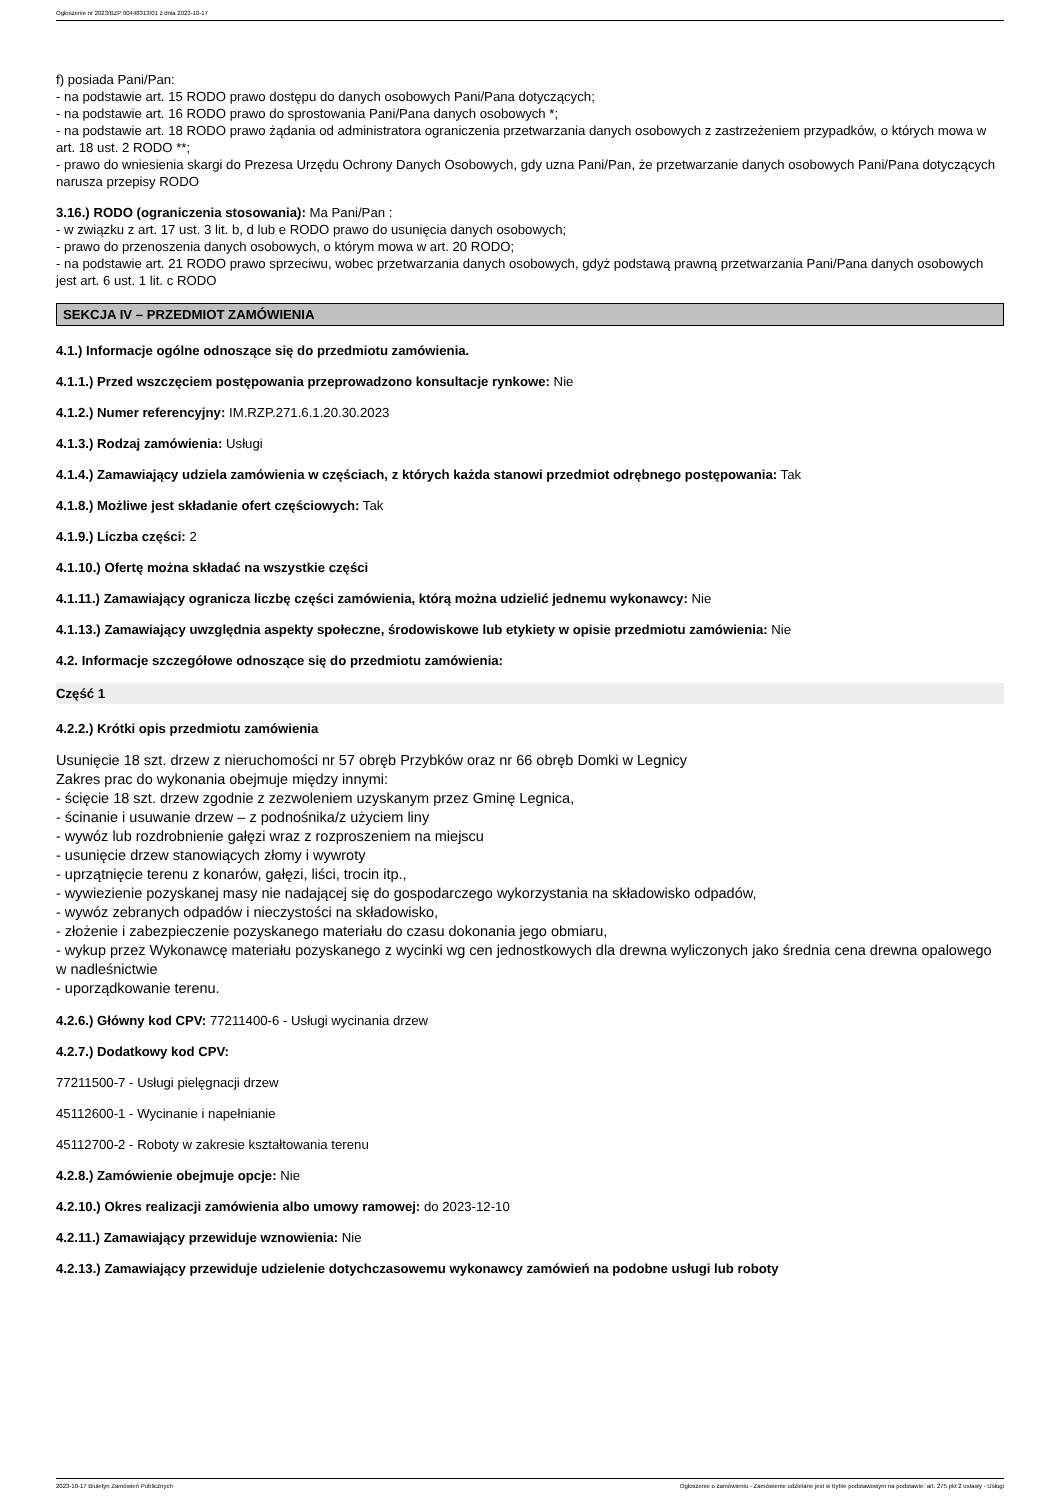Ogłoszenie nr 2023/BZP 00448313/01 z dnia 2023-10-17
f) posiada Pani/Pan:
- na podstawie art. 15 RODO prawo dostępu do danych osobowych Pani/Pana dotyczących;
- na podstawie art. 16 RODO prawo do sprostowania Pani/Pana danych osobowych *;
- na podstawie art. 18 RODO prawo żądania od administratora ograniczenia przetwarzania danych osobowych z zastrzeżeniem przypadków, o których mowa w art. 18 ust. 2 RODO **;
- prawo do wniesienia skargi do Prezesa Urzędu Ochrony Danych Osobowych, gdy uzna Pani/Pan, że przetwarzanie danych osobowych Pani/Pana dotyczących narusza przepisy RODO
3.16.) RODO (ograniczenia stosowania): Ma Pani/Pan :
- w związku z art. 17 ust. 3 lit. b, d lub e RODO prawo do usunięcia danych osobowych;
- prawo do przenoszenia danych osobowych, o którym mowa w art. 20 RODO;
- na podstawie art. 21 RODO prawo sprzeciwu, wobec przetwarzania danych osobowych, gdyż podstawą prawną przetwarzania Pani/Pana danych osobowych jest art. 6 ust. 1 lit. c RODO
SEKCJA IV – PRZEDMIOT ZAMÓWIENIA
4.1.) Informacje ogólne odnoszące się do przedmiotu zamówienia.
4.1.1.) Przed wszczęciem postępowania przeprowadzono konsultacje rynkowe: Nie
4.1.2.) Numer referencyjny: IM.RZP.271.6.1.20.30.2023
4.1.3.) Rodzaj zamówienia: Usługi
4.1.4.) Zamawiający udziela zamówienia w częściach, z których każda stanowi przedmiot odrębnego postępowania: Tak
4.1.8.) Możliwe jest składanie ofert częściowych: Tak
4.1.9.) Liczba części: 2
4.1.10.) Ofertę można składać na wszystkie części
4.1.11.) Zamawiający ogranicza liczbę części zamówienia, którą można udzielić jednemu wykonawcy: Nie
4.1.13.) Zamawiający uwzględnia aspekty społeczne, środowiskowe lub etykiety w opisie przedmiotu zamówienia: Nie
4.2. Informacje szczegółowe odnoszące się do przedmiotu zamówienia:
Część 1
4.2.2.) Krótki opis przedmiotu zamówienia
Usunięcie 18 szt. drzew z nieruchomości nr 57 obręb Przybków oraz nr 66 obręb Domki w Legnicy
Zakres prac do wykonania obejmuje między innymi:
- ścięcie 18 szt. drzew zgodnie z zezwoleniem uzyskanym przez Gminę Legnica,
- ścinanie i usuwanie drzew – z podnośnika/z użyciem liny
- wywóz lub rozdrobnienie gałęzi wraz z rozproszeniem na miejscu
- usunięcie drzew stanowiących złomy i wywroty
- uprzątnięcie terenu z konarów, gałęzi, liści, trocin itp.,
- wywiezienie pozyskanej masy nie nadającej się do gospodarczego wykorzystania na składowisko odpadów,
- wywóz zebranych odpadów i nieczystości na składowisko,
- złożenie i zabezpieczenie pozyskanego materiału do czasu dokonania jego obmiaru,
- wykup przez Wykonawcę materiału pozyskanego z wycinki wg cen jednostkowych dla drewna wyliczonych jako średnia cena drewna opalowego w nadleśnictwie
- uporządkowanie terenu.
4.2.6.) Główny kod CPV: 77211400-6 - Usługi wycinania drzew
4.2.7.) Dodatkowy kod CPV:
77211500-7 - Usługi pielęgnacji drzew
45112600-1 - Wycinanie i napełnianie
45112700-2 - Roboty w zakresie kształtowania terenu
4.2.8.) Zamówienie obejmuje opcje: Nie
4.2.10.) Okres realizacji zamówienia albo umowy ramowej: do 2023-12-10
4.2.11.) Zamawiający przewiduje wznowienia: Nie
4.2.13.) Zamawiający przewiduje udzielenie dotychczasowemu wykonawcy zamówień na podobne usługi lub roboty
2023-10-17 Biuletyn Zamówień Publicznych Ogłoszenie o zamówieniu - Zamówienie udzielane jest w trybie podstawowym na podstawie: art. 275 pkt 2 ustawy - Usługi